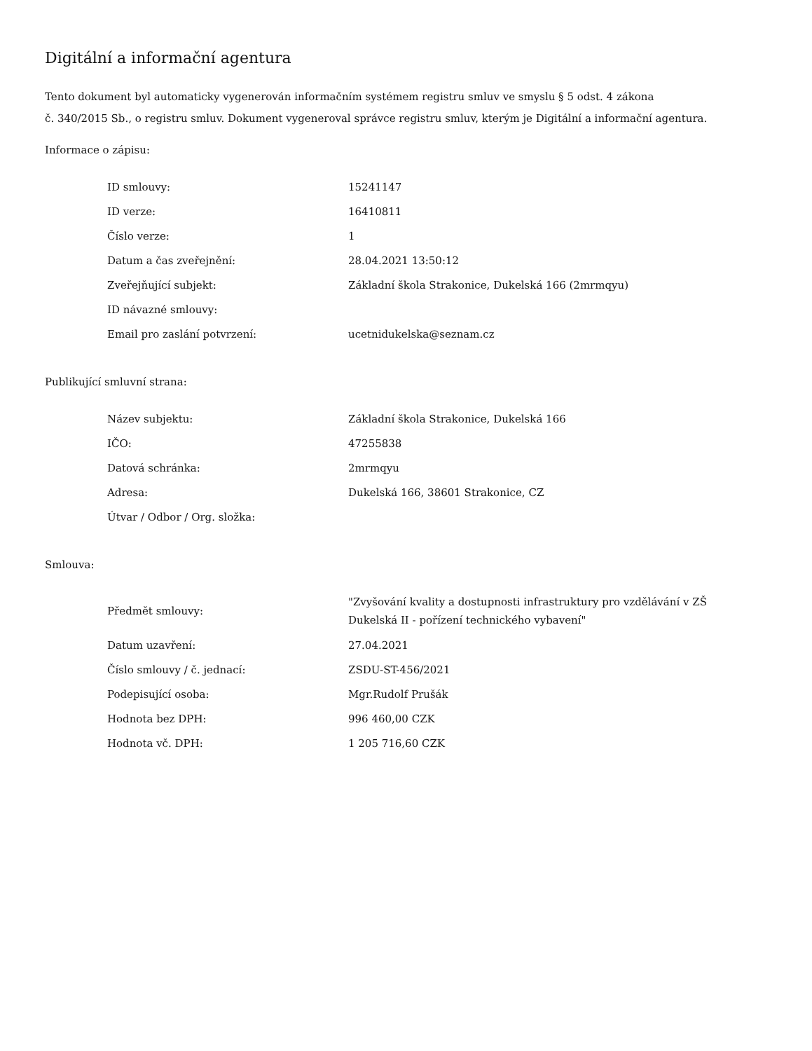Digitální a informační agentura
Tento dokument byl automaticky vygenerován informačním systémem registru smluv ve smyslu § 5 odst. 4 zákona
č. 340/2015 Sb., o registru smluv. Dokument vygeneroval správce registru smluv, kterým je Digitální a informační agentura.
Informace o zápisu:
| ID smlouvy: | 15241147 |
| ID verze: | 16410811 |
| Číslo verze: | 1 |
| Datum a čas zveřejnění: | 28.04.2021 13:50:12 |
| Zveřejňující subjekt: | Základní škola Strakonice, Dukelská 166 (2mrmqyu) |
| ID návazné smlouvy: | |
| Email pro zaslání potvrzení: | ucetnidukelska@seznam.cz |
Publikující smluvní strana:
| Název subjektu: | Základní škola Strakonice, Dukelská 166 |
| IČO: | 47255838 |
| Datová schránka: | 2mrmqyu |
| Adresa: | Dukelská 166, 38601 Strakonice, CZ |
| Útvar / Odbor / Org. složka: | |
Smlouva:
| Předmět smlouvy: | "Zvyšování kvality a dostupnosti infrastruktury pro vzdělávání v ZŠ Dukelská II - pořízení technického vybavení" |
| Datum uzavření: | 27.04.2021 |
| Číslo smlouvy / č. jednací: | ZSDU-ST-456/2021 |
| Podepisující osoba: | Mgr.Rudolf Prušák |
| Hodnota bez DPH: | 996 460,00 CZK |
| Hodnota vč. DPH: | 1 205 716,60 CZK |